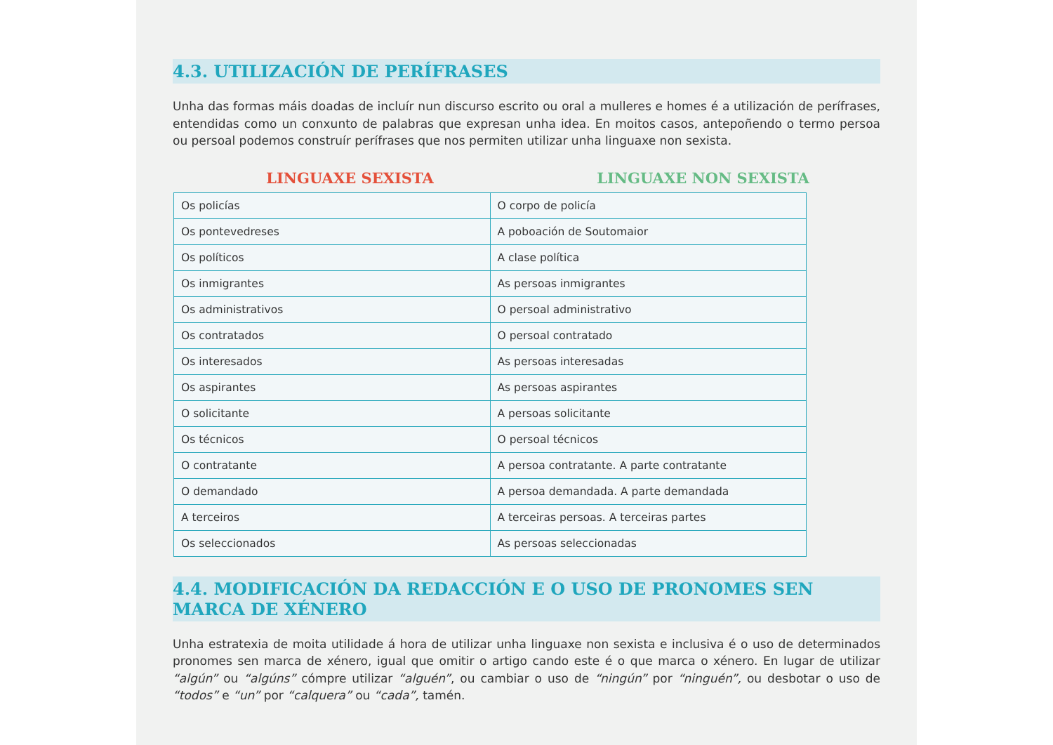4.3. UTILIZACIÓN DE PERÍFRASES
Unha das formas máis doadas de incluír nun discurso escrito ou oral a mulleres e homes é a utilización de perífrases, entendidas como un conxunto de palabras que expresan unha idea. En moitos casos, antepoñendo o termo persoa ou persoal podemos construír perífrases que nos permiten utilizar unha linguaxe non sexista.
LINGUAXE SEXISTA LINGUAXE NON SEXISTA
| Os policías | O corpo de policía |
| Os pontevedreses | A poboación de Soutomaior |
| Os políticos | A clase política |
| Os inmigrantes | As persoas inmigrantes |
| Os administrativos | O persoal administrativo |
| Os contratados | O persoal contratado |
| Os interesados | As persoas interesadas |
| Os aspirantes | As persoas aspirantes |
| O solicitante | A persoas solicitante |
| Os técnicos | O persoal técnicos |
| O contratante | A persoa contratante. A parte contratante |
| O demandado | A persoa demandada. A parte demandada |
| A terceiros | A terceiras persoas. A terceiras partes |
| Os seleccionados | As persoas seleccionadas |
4.4. MODIFICACIÓN DA REDACCIÓN E O USO DE PRONOMES SEN MARCA DE XÉNERO
Unha estratexia de moita utilidade á hora de utilizar unha linguaxe non sexista e inclusiva é o uso de determinados pronomes sen marca de xénero, igual que omitir o artigo cando este é o que marca o xénero. En lugar de utilizar “algún” ou “algúns” cómpre utilizar “alguén”, ou cambiar o uso de “ningún” por “ninguén”, ou desbotar o uso de “todos” e “un” por “calquera” ou “cada”, tamén.